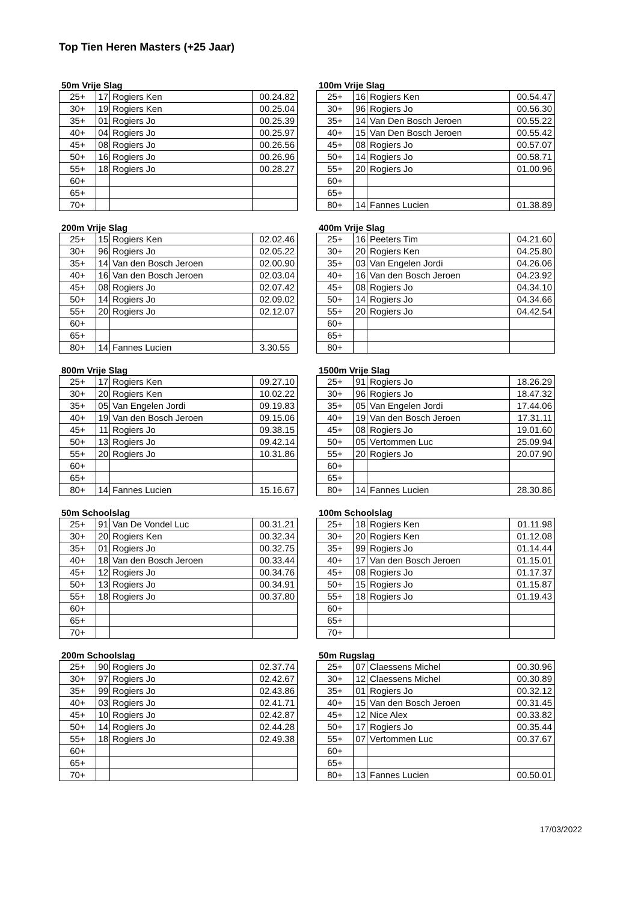Top Tien Heren Masters (+25 Jaar)
50m Vrije Slag
| 25+ | 17 | Rogiers Ken | 00.24.82 |
| 30+ | 19 | Rogiers Ken | 00.25.04 |
| 35+ | 01 | Rogiers Jo | 00.25.39 |
| 40+ | 04 | Rogiers Jo | 00.25.97 |
| 45+ | 08 | Rogiers Jo | 00.26.56 |
| 50+ | 16 | Rogiers Jo | 00.26.96 |
| 55+ | 18 | Rogiers Jo | 00.28.27 |
| 60+ | | | |
| 65+ | | | |
| 70+ | | | |
100m Vrije Slag
| 25+ | 16 | Rogiers Ken | 00.54.47 |
| 30+ | 96 | Rogiers Jo | 00.56.30 |
| 35+ | 14 | Van Den Bosch Jeroen | 00.55.22 |
| 40+ | 15 | Van Den Bosch Jeroen | 00.55.42 |
| 45+ | 08 | Rogiers Jo | 00.57.07 |
| 50+ | 14 | Rogiers Jo | 00.58.71 |
| 55+ | 20 | Rogiers Jo | 01.00.96 |
| 60+ | | | |
| 65+ | | | |
| 80+ | 14 | Fannes Lucien | 01.38.89 |
200m Vrije Slag
| 25+ | 15 | Rogiers Ken | 02.02.46 |
| 30+ | 96 | Rogiers Jo | 02.05.22 |
| 35+ | 14 | Van den Bosch Jeroen | 02.00.90 |
| 40+ | 16 | Van den Bosch Jeroen | 02.03.04 |
| 45+ | 08 | Rogiers Jo | 02.07.42 |
| 50+ | 14 | Rogiers Jo | 02.09.02 |
| 55+ | 20 | Rogiers Jo | 02.12.07 |
| 60+ | | | |
| 65+ | | | |
| 80+ | 14 | Fannes Lucien | 3.30.55 |
400m Vrije Slag
| 25+ | 16 | Peeters Tim | 04.21.60 |
| 30+ | 20 | Rogiers Ken | 04.25.80 |
| 35+ | 03 | Van Engelen Jordi | 04.26.06 |
| 40+ | 16 | Van den Bosch Jeroen | 04.23.92 |
| 45+ | 08 | Rogiers Jo | 04.34.10 |
| 50+ | 14 | Rogiers Jo | 04.34.66 |
| 55+ | 20 | Rogiers Jo | 04.42.54 |
| 60+ | | | |
| 65+ | | | |
| 80+ | | | |
800m Vrije Slag
| 25+ | 17 | Rogiers Ken | 09.27.10 |
| 30+ | 20 | Rogiers Ken | 10.02.22 |
| 35+ | 05 | Van Engelen Jordi | 09.19.83 |
| 40+ | 19 | Van den Bosch Jeroen | 09.15.06 |
| 45+ | 11 | Rogiers Jo | 09.38.15 |
| 50+ | 13 | Rogiers Jo | 09.42.14 |
| 55+ | 20 | Rogiers Jo | 10.31.86 |
| 60+ | | | |
| 65+ | | | |
| 80+ | 14 | Fannes Lucien | 15.16.67 |
1500m Vrije Slag
| 25+ | 91 | Rogiers Jo | 18.26.29 |
| 30+ | 96 | Rogiers Jo | 18.47.32 |
| 35+ | 05 | Van Engelen Jordi | 17.44.06 |
| 40+ | 19 | Van den Bosch Jeroen | 17.31.11 |
| 45+ | 08 | Rogiers Jo | 19.01.60 |
| 50+ | 05 | Vertommen Luc | 25.09.94 |
| 55+ | 20 | Rogiers Jo | 20.07.90 |
| 60+ | | | |
| 65+ | | | |
| 80+ | 14 | Fannes Lucien | 28.30.86 |
50m Schoolslag
| 25+ | 91 | Van De Vondel Luc | 00.31.21 |
| 30+ | 20 | Rogiers Ken | 00.32.34 |
| 35+ | 01 | Rogiers Jo | 00.32.75 |
| 40+ | 18 | Van den Bosch Jeroen | 00.33.44 |
| 45+ | 12 | Rogiers Jo | 00.34.76 |
| 50+ | 13 | Rogiers Jo | 00.34.91 |
| 55+ | 18 | Rogiers Jo | 00.37.80 |
| 60+ | | | |
| 65+ | | | |
| 70+ | | | |
100m Schoolslag
| 25+ | 18 | Rogiers Ken | 01.11.98 |
| 30+ | 20 | Rogiers Ken | 01.12.08 |
| 35+ | 99 | Rogiers Jo | 01.14.44 |
| 40+ | 17 | Van den Bosch Jeroen | 01.15.01 |
| 45+ | 08 | Rogiers Jo | 01.17.37 |
| 50+ | 15 | Rogiers Jo | 01.15.87 |
| 55+ | 18 | Rogiers Jo | 01.19.43 |
| 60+ | | | |
| 65+ | | | |
| 70+ | | | |
200m Schoolslag
| 25+ | 90 | Rogiers Jo | 02.37.74 |
| 30+ | 97 | Rogiers Jo | 02.42.67 |
| 35+ | 99 | Rogiers Jo | 02.43.86 |
| 40+ | 03 | Rogiers Jo | 02.41.71 |
| 45+ | 10 | Rogiers Jo | 02.42.87 |
| 50+ | 14 | Rogiers Jo | 02.44.28 |
| 55+ | 18 | Rogiers Jo | 02.49.38 |
| 60+ | | | |
| 65+ | | | |
| 70+ | | | |
50m Rugslag
| 25+ | 07 | Claessens Michel | 00.30.96 |
| 30+ | 12 | Claessens Michel | 00.30.89 |
| 35+ | 01 | Rogiers Jo | 00.32.12 |
| 40+ | 15 | Van den Bosch Jeroen | 00.31.45 |
| 45+ | 12 | Nice Alex | 00.33.82 |
| 50+ | 17 | Rogiers Jo | 00.35.44 |
| 55+ | 07 | Vertommen Luc | 00.37.67 |
| 60+ | | | |
| 65+ | | | |
| 80+ | 13 | Fannes Lucien | 00.50.01 |
17/03/2022